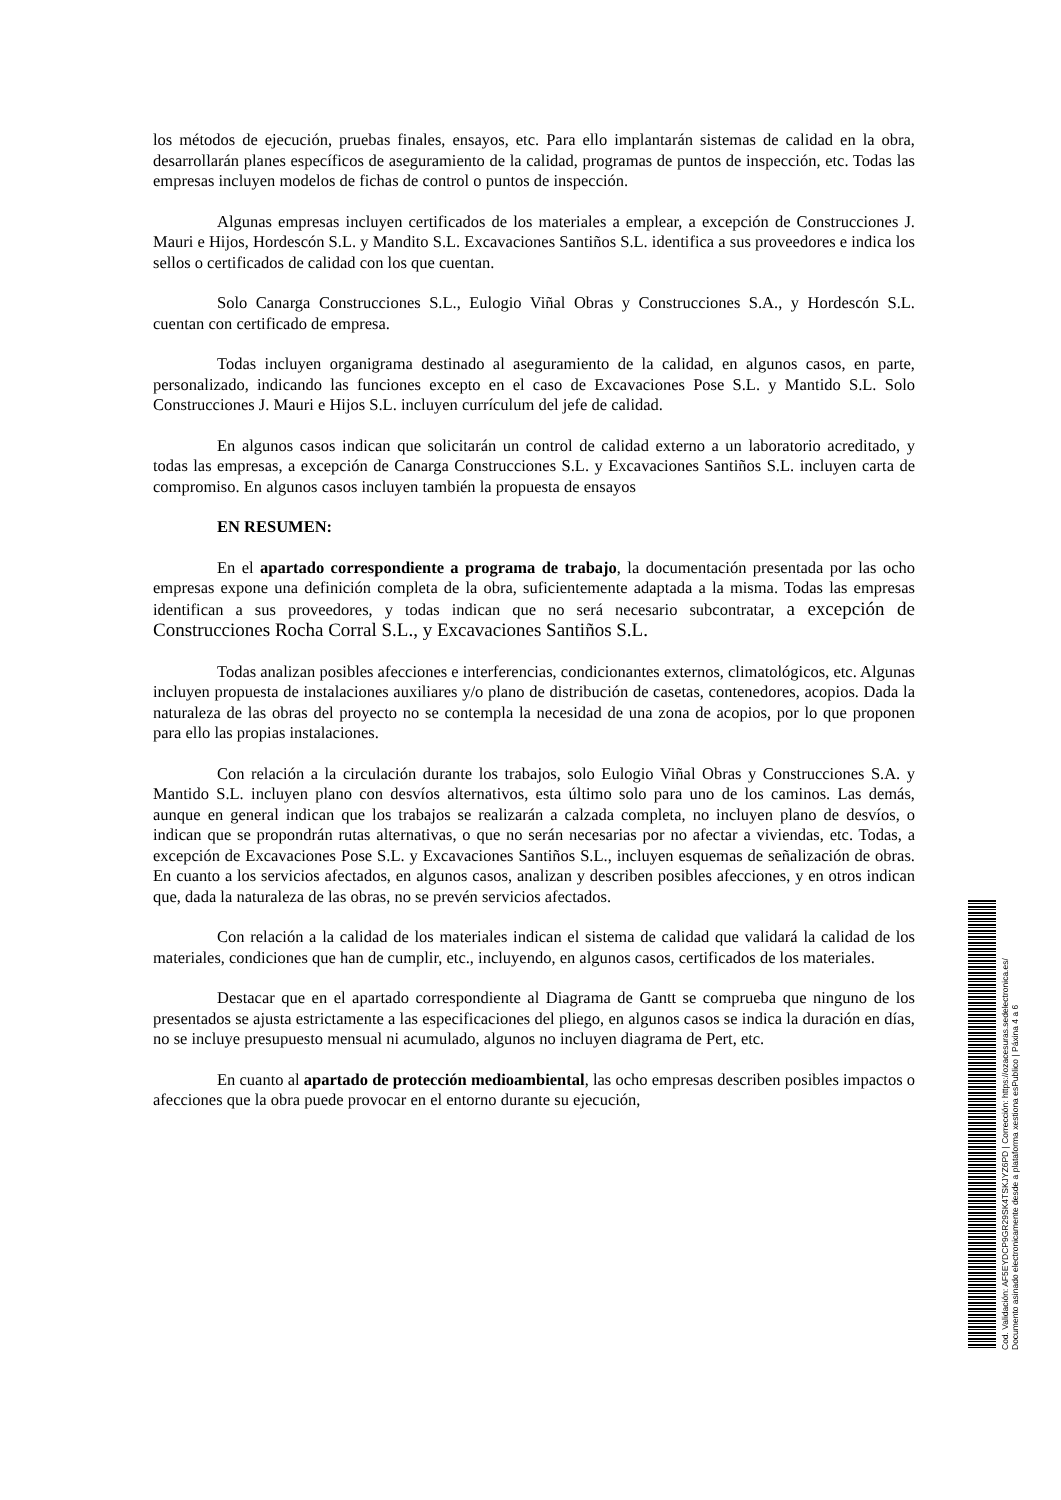los métodos de ejecución, pruebas finales, ensayos, etc. Para ello implantarán sistemas de calidad en la obra, desarrollarán planes específicos de aseguramiento de la calidad, programas de puntos de inspección, etc. Todas las empresas incluyen modelos de fichas de control o puntos de inspección.
Algunas empresas incluyen certificados de los materiales a emplear, a excepción de Construcciones J. Mauri e Hijos, Hordescón S.L. y Mandito S.L. Excavaciones Santiños S.L. identifica a sus proveedores e indica los sellos o certificados de calidad con los que cuentan.
Solo Canarga Construcciones S.L., Eulogio Viñal Obras y Construcciones S.A., y Hordescón S.L. cuentan con certificado de empresa.
Todas incluyen organigrama destinado al aseguramiento de la calidad, en algunos casos, en parte, personalizado, indicando las funciones excepto en el caso de Excavaciones Pose S.L. y Mantido S.L. Solo Construcciones J. Mauri e Hijos S.L. incluyen currículum del jefe de calidad.
En algunos casos indican que solicitarán un control de calidad externo a un laboratorio acreditado, y todas las empresas, a excepción de Canarga Construcciones S.L. y Excavaciones Santiños S.L. incluyen carta de compromiso. En algunos casos incluyen también la propuesta de ensayos
EN RESUMEN:
En el apartado correspondiente a programa de trabajo, la documentación presentada por las ocho empresas expone una definición completa de la obra, suficientemente adaptada a la misma. Todas las empresas identifican a sus proveedores, y todas indican que no será necesario subcontratar, a excepción de Construcciones Rocha Corral S.L., y Excavaciones Santiños S.L.
Todas analizan posibles afecciones e interferencias, condicionantes externos, climatológicos, etc. Algunas incluyen propuesta de instalaciones auxiliares y/o plano de distribución de casetas, contenedores, acopios. Dada la naturaleza de las obras del proyecto no se contempla la necesidad de una zona de acopios, por lo que proponen para ello las propias instalaciones.
Con relación a la circulación durante los trabajos, solo Eulogio Viñal Obras y Construcciones S.A. y Mantido S.L. incluyen plano con desvíos alternativos, esta último solo para uno de los caminos. Las demás, aunque en general indican que los trabajos se realizarán a calzada completa, no incluyen plano de desvíos, o indican que se propondrán rutas alternativas, o que no serán necesarias por no afectar a viviendas, etc. Todas, a excepción de Excavaciones Pose S.L. y Excavaciones Santiños S.L., incluyen esquemas de señalización de obras. En cuanto a los servicios afectados, en algunos casos, analizan y describen posibles afecciones, y en otros indican que, dada la naturaleza de las obras, no se prevén servicios afectados.
Con relación a la calidad de los materiales indican el sistema de calidad que validará la calidad de los materiales, condiciones que han de cumplir, etc., incluyendo, en algunos casos, certificados de los materiales.
Destacar que en el apartado correspondiente al Diagrama de Gantt se comprueba que ninguno de los presentados se ajusta estrictamente a las especificaciones del pliego, en algunos casos se indica la duración en días, no se incluye presupuesto mensual ni acumulado, algunos no incluyen diagrama de Pert, etc.
En cuanto al apartado de protección medioambiental, las ocho empresas describen posibles impactos o afecciones que la obra puede provocar en el entorno durante su ejecución,
Cod. Validación: AF5EYDCP9GR29SK4TSKJYZ6PD | Corrección: https://ozacesuras.sedelectronica.es/
Documento asinado electronicamente desde a plataforma xestiona esPublico | Páxina 4 a 6